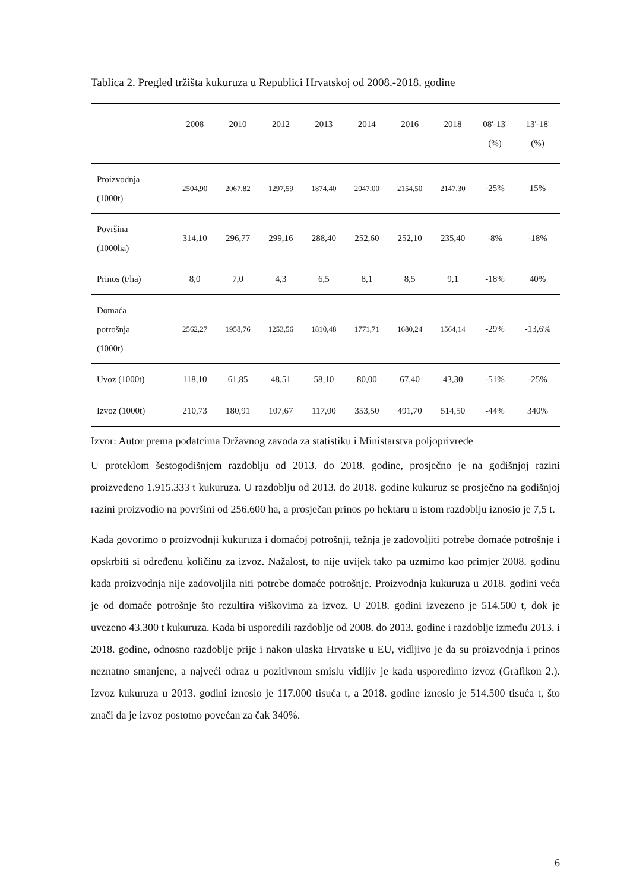Tablica 2. Pregled tržišta kukuruza u Republici Hrvatskoj od 2008.-2018. godine
| | 2008 | 2010 | 2012 | 2013 | 2014 | 2016 | 2018 | 08'-13' (%) | 13'-18' (%) |
| --- | --- | --- | --- | --- | --- | --- | --- | --- | --- |
| Proizvodnja (1000t) | 2504,90 | 2067,82 | 1297,59 | 1874,40 | 2047,00 | 2154,50 | 2147,30 | -25% | 15% |
| Površina (1000ha) | 314,10 | 296,77 | 299,16 | 288,40 | 252,60 | 252,10 | 235,40 | -8% | -18% |
| Prinos (t/ha) | 8,0 | 7,0 | 4,3 | 6,5 | 8,1 | 8,5 | 9,1 | -18% | 40% |
| Domaća potrošnja (1000t) | 2562,27 | 1958,76 | 1253,56 | 1810,48 | 1771,71 | 1680,24 | 1564,14 | -29% | -13,6% |
| Uvoz (1000t) | 118,10 | 61,85 | 48,51 | 58,10 | 80,00 | 67,40 | 43,30 | -51% | -25% |
| Izvoz (1000t) | 210,73 | 180,91 | 107,67 | 117,00 | 353,50 | 491,70 | 514,50 | -44% | 340% |
Izvor: Autor prema podatcima Državnog zavoda za statistiku i Ministarstva poljoprivrede
U proteklom šestogodišnjem razdoblju od 2013. do 2018. godine, prosječno je na godišnjoj razini proizvedeno 1.915.333 t kukuruza. U razdoblju od 2013. do 2018. godine kukuruz se prosječno na godišnjoj razini proizvodio na površini od 256.600 ha, a prosječan prinos po hektaru u istom razdoblju iznosio je 7,5 t.
Kada govorimo o proizvodnji kukuruza i domaćoj potrošnji, težnja je zadovoljiti potrebe domaće potrošnje i opskrbiti si određenu količinu za izvoz. Nažalost, to nije uvijek tako pa uzmimo kao primjer 2008. godinu kada proizvodnja nije zadovoljila niti potrebe domaće potrošnje. Proizvodnja kukuruza u 2018. godini veća je od domaće potrošnje što rezultira viškovima za izvoz. U 2018. godini izvezeno je 514.500 t, dok je uvezeno 43.300 t kukuruza. Kada bi usporedili razdoblje od 2008. do 2013. godine i razdoblje između 2013. i 2018. godine, odnosno razdoblje prije i nakon ulaska Hrvatske u EU, vidljivo je da su proizvodnja i prinos neznatno smanjene, a najveći odraz u pozitivnom smislu vidljiv je kada usporedimo izvoz (Grafikon 2.). Izvoz kukuruza u 2013. godini iznosio je 117.000 tisuća t, a 2018. godine iznosio je 514.500 tisuća t, što znači da je izvoz postotno povećan za čak 340%.
6